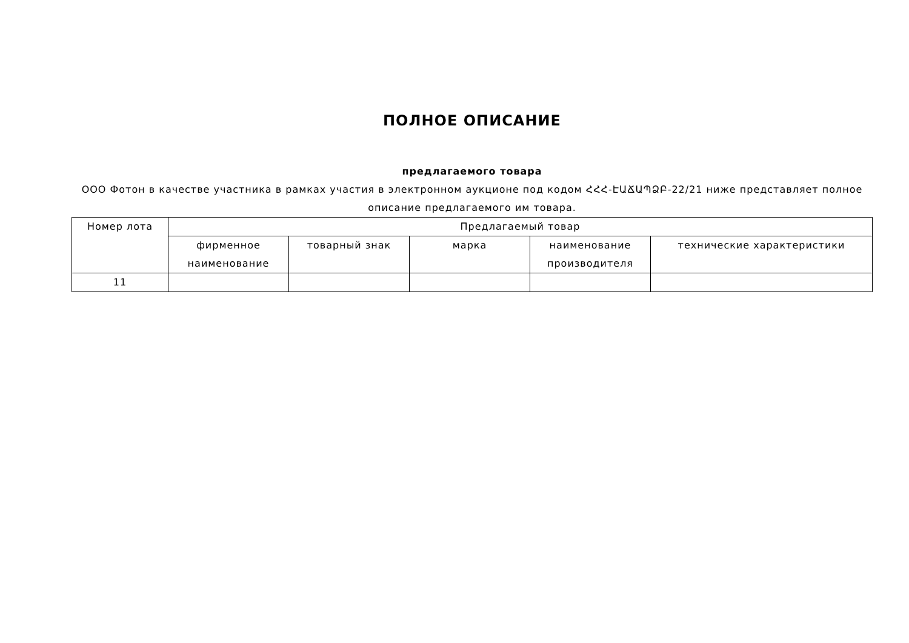ПОЛНОЕ ОПИСАНИЕ
предлагаемого товара
ООО Фотон в качестве участника в рамках участия в электронном аукционе под кодом ՀՀՀ-ԷԱՃԱՊՁԲ-22/21 ниже представляет полное описание предлагаемого им товара.
| Номер лота | Предлагаемый товар | | | | |
| --- | --- | --- | --- | --- | --- |
| | фирменное наименование | товарный знак | марка | наименование производителя | технические характеристики |
| 11 | | | | | |